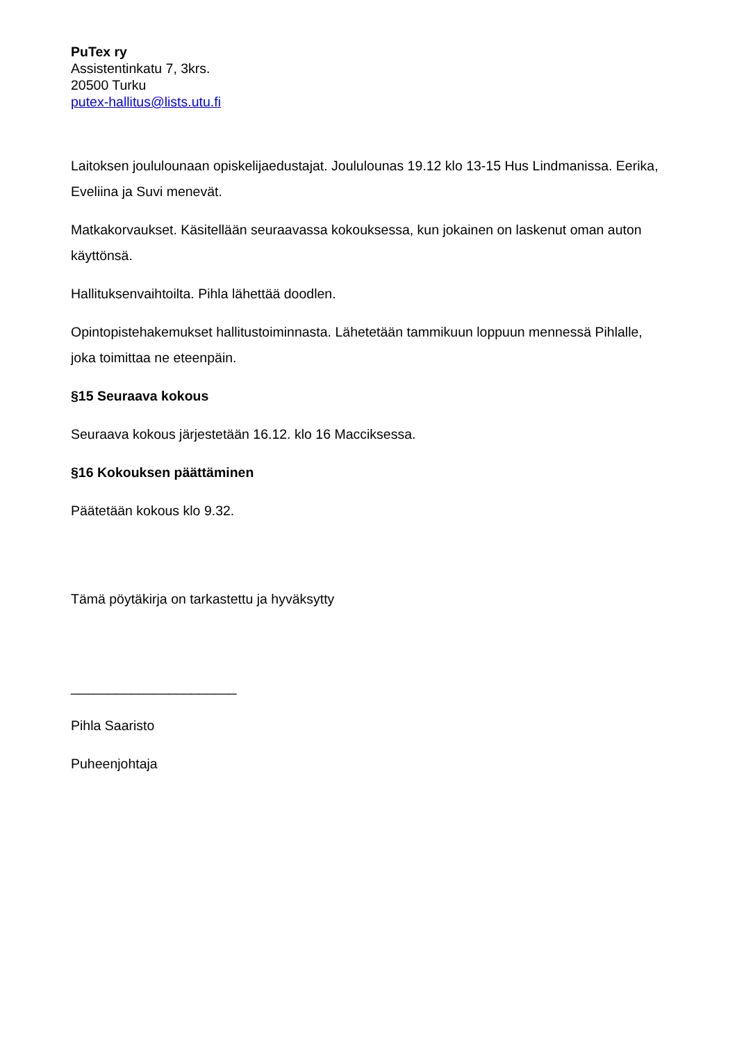PuTex ry
Assistentinkatu 7, 3krs.
20500 Turku
putex-hallitus@lists.utu.fi
Laitoksen joululounaan opiskelijaedustajat. Joululounas 19.12 klo 13-15 Hus Lindmanissa. Eerika, Eveliina ja Suvi menevät.
Matkakorvaukset. Käsitellään seuraavassa kokouksessa, kun jokainen on laskenut oman auton käyttönsä.
Hallituksenvaihtoilta. Pihla lähettää doodlen.
Opintopistehakemukset hallitustoiminnasta. Lähetetään tammikuun loppuun mennessä Pihlalle, joka toimittaa ne eteenpäin.
§15 Seuraava kokous
Seuraava kokous järjestetään 16.12. klo 16 Macciksessa.
§16 Kokouksen päättäminen
Päätetään kokous klo 9.32.
Tämä pöytäkirja on tarkastettu ja hyväksytty
______________________
Pihla Saaristo
Puheenjohtaja